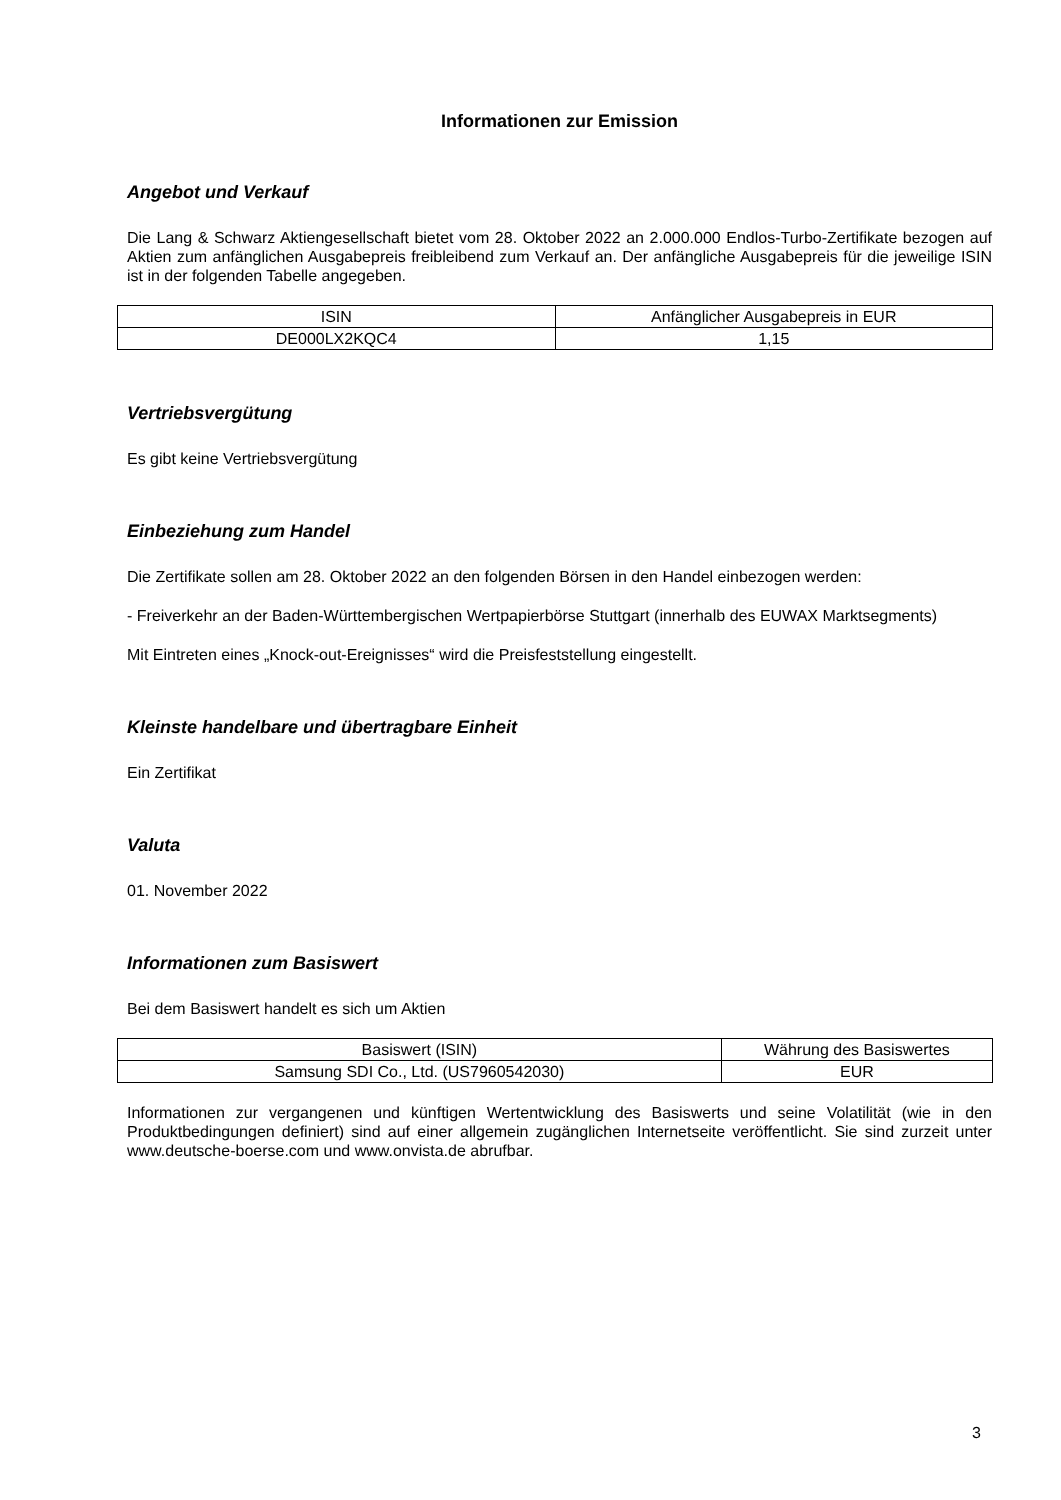Informationen zur Emission
Angebot und Verkauf
Die Lang & Schwarz Aktiengesellschaft bietet vom 28. Oktober 2022 an 2.000.000 Endlos-Turbo-Zertifikate bezogen auf Aktien zum anfänglichen Ausgabepreis freibleibend zum Verkauf an. Der anfängliche Ausgabepreis für die jeweilige ISIN ist in der folgenden Tabelle angegeben.
| ISIN | Anfänglicher Ausgabepreis in EUR |
| DE000LX2KQC4 | 1,15 |
Vertriebsvergütung
Es gibt keine Vertriebsvergütung
Einbeziehung zum Handel
Die Zertifikate sollen am 28. Oktober 2022 an den folgenden Börsen in den Handel einbezogen werden:
- Freiverkehr an der Baden-Württembergischen Wertpapierbörse Stuttgart (innerhalb des EUWAX Marktsegments)
Mit Eintreten eines „Knock-out-Ereignisses“ wird die Preisfeststellung eingestellt.
Kleinste handelbare und übertragbare Einheit
Ein Zertifikat
Valuta
01. November 2022
Informationen zum Basiswert
Bei dem Basiswert handelt es sich um Aktien
| Basiswert (ISIN) | Währung des Basiswertes |
| Samsung SDI Co., Ltd. (US7960542030) | EUR |
Informationen zur vergangenen und künftigen Wertentwicklung des Basiswerts und seine Volatilität (wie in den Produktbedingungen definiert) sind auf einer allgemein zugänglichen Internetseite veröffentlicht. Sie sind zurzeit unter www.deutsche-boerse.com und www.onvista.de abrufbar.
3